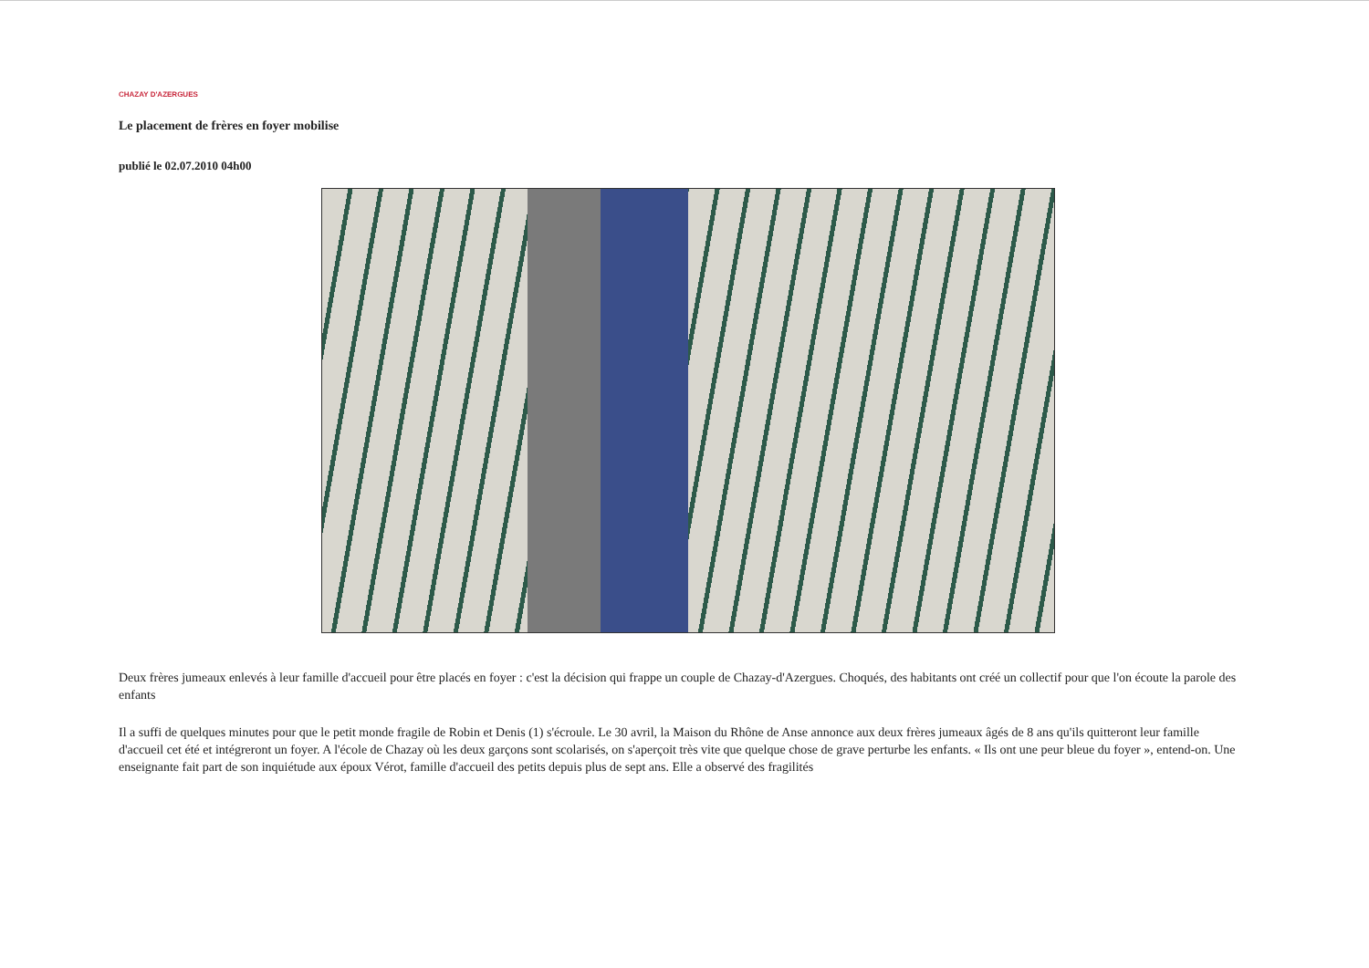CHAZAY D'AZERGUES
Le placement de frères en foyer mobilise
publié le 02.07.2010 04h00
Deux frères jumeaux enlevés à leur famille d'accueil pour être placés en foyer : c'est la décision qui frappe un couple de Chazay-d'Azergues. Choqués, des habitants ont créé un collectif pour que l'on écoute la parole des enfants
Il a suffi de quelques minutes pour que le petit monde fragile de Robin et Denis (1) s'écroule. Le 30 avril, la Maison du Rhône de Anse annonce aux deux frères jumeaux âgés de 8 ans qu'ils quitteront leur famille d'accueil cet été et intégreront un foyer. A l'école de Chazay où les deux garçons sont scolarisés, on s'aperçoit très vite que quelque chose de grave perturbe les enfants. « Ils ont une peur bleue du foyer », entend-on. Une enseignante fait part de son inquiétude aux époux Vérot, famille d'accueil des petits depuis plus de sept ans. Elle a observé des fragilités